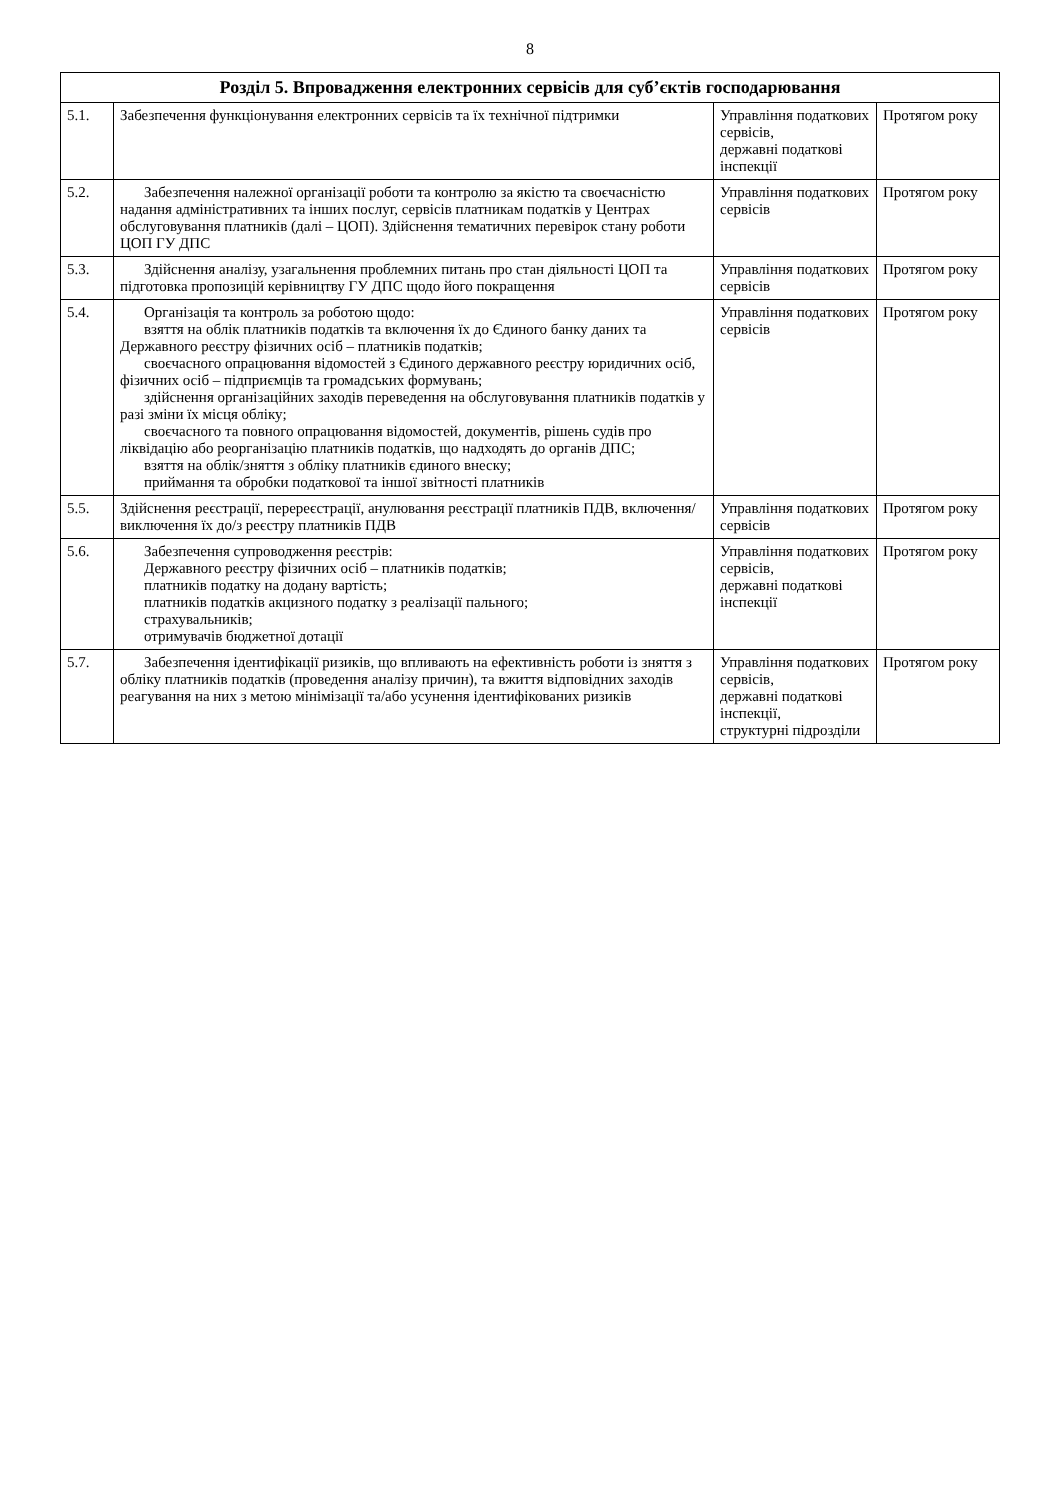8
| Розділ 5. Впровадження електронних сервісів для суб’єктів господарювання | | | |
| --- | --- | --- | --- |
| 5.1. | Забезпечення функціонування електронних сервісів та їх технічної підтримки | Управління податкових сервісів, державні податкові інспекції | Протягом року |
| 5.2. | Забезпечення належної організації роботи та контролю за якістю та своєчасністю надання адміністративних та інших послуг, сервісів платникам податків у Центрах обслуговування платників (далі – ЦОП). Здійснення тематичних перевірок стану роботи ЦОП ГУ ДПС | Управління податкових сервісів | Протягом року |
| 5.3. | Здійснення аналізу, узагальнення проблемних питань про стан діяльності ЦОП та підготовка пропозицій керівництву ГУ ДПС щодо його покращення | Управління податкових сервісів | Протягом року |
| 5.4. | Організація та контроль за роботою щодо: взяття на облік платників податків та включення їх до Єдиного банку даних та Державного реєстру фізичних осіб – платників податків; своєчасного опрацювання відомостей з Єдиного державного реєстру юридичних осіб, фізичних осіб – підприємців та громадських формувань; здійснення організаційних заходів переведення на обслуговування платників податків у разі зміни їх місця обліку; своєчасного та повного опрацювання відомостей, документів, рішень судів про ліквідацію або реорганізацію платників податків, що надходять до органів ДПС; взяття на облік/зняття з обліку платників єдиного внеску; приймання та обробки податкової та іншої звітності платників | Управління податкових сервісів | Протягом року |
| 5.5. | Здійснення реєстрації, перереєстрації, анулювання реєстрації платників ПДВ, включення/виключення їх до/з реєстру платників ПДВ | Управління податкових сервісів | Протягом року |
| 5.6. | Забезпечення супроводження реєстрів: Державного реєстру фізичних осіб – платників податків; платників податку на додану вартість; платників податків акцизного податку з реалізації пального; страхувальників; отримувачів бюджетної дотації | Управління податкових сервісів, державні податкові інспекції | Протягом року |
| 5.7. | Забезпечення ідентифікації ризиків, що впливають на ефективність роботи із зняття з обліку платників податків (проведення аналізу причин), та вжиття відповідних заходів реагування на них з метою мінімізації та/або усунення ідентифікованих ризиків | Управління податкових сервісів, державні податкові інспекції, структурні підрозділи | Протягом року |